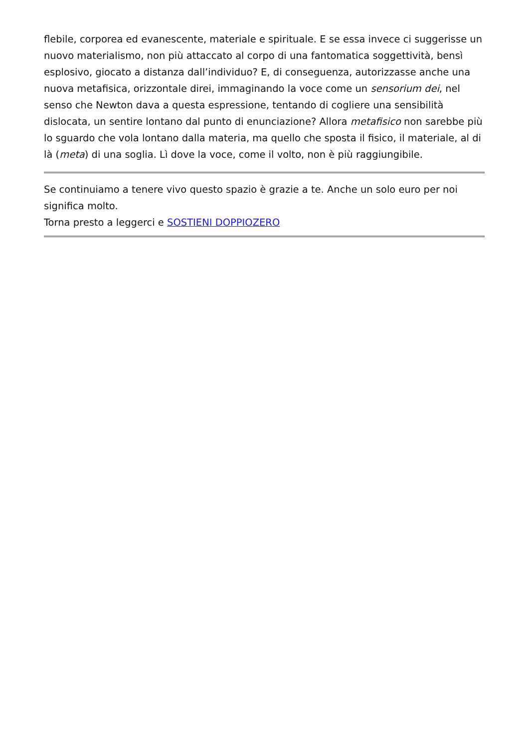flebile, corporea ed evanescente, materiale e spirituale. E se essa invece ci suggerisse un nuovo materialismo, non più attaccato al corpo di una fantomatica soggettività, bensì esplosivo, giocato a distanza dall’individuo? E, di conseguenza, autorizzasse anche una nuova metafisica, orizzontale direi, immaginando la voce come un sensorium dei, nel senso che Newton dava a questa espressione, tentando di cogliere una sensibilità dislocata, un sentire lontano dal punto di enunciazione? Allora metafisico non sarebbe più lo sguardo che vola lontano dalla materia, ma quello che sposta il fisico, il materiale, al di là (meta) di una soglia. Lì dove la voce, come il volto, non è più raggiungibile.
Se continuiamo a tenere vivo questo spazio è grazie a te. Anche un solo euro per noi significa molto.
Torna presto a leggerci e SOSTIENI DOPPIOZERO